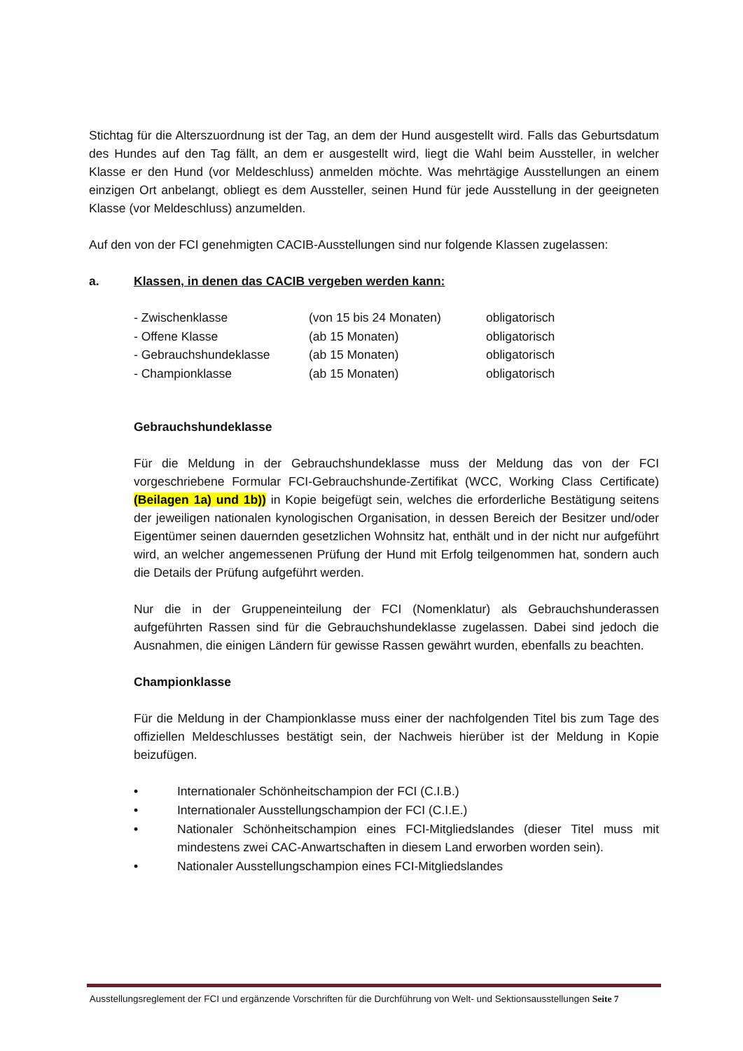Stichtag für die Alterszuordnung ist der Tag, an dem der Hund ausgestellt wird. Falls das Geburtsdatum des Hundes auf den Tag fällt, an dem er ausgestellt wird, liegt die Wahl beim Aussteller, in welcher Klasse er den Hund (vor Meldeschluss) anmelden möchte. Was mehrtägige Ausstellungen an einem einzigen Ort anbelangt, obliegt es dem Aussteller, seinen Hund für jede Ausstellung in der geeigneten Klasse (vor Meldeschluss) anzumelden.
Auf den von der FCI genehmigten CACIB-Ausstellungen sind nur folgende Klassen zugelassen:
a. Klassen, in denen das CACIB vergeben werden kann:
| - Zwischenklasse | (von 15 bis 24 Monaten) | obligatorisch |
| - Offene Klasse | (ab 15 Monaten) | obligatorisch |
| - Gebrauchshundeklasse | (ab 15 Monaten) | obligatorisch |
| - Championklasse | (ab 15 Monaten) | obligatorisch |
Gebrauchshundeklasse
Für die Meldung in der Gebrauchshundeklasse muss der Meldung das von der FCI vorgeschriebene Formular FCI-Gebrauchshunde-Zertifikat (WCC, Working Class Certificate) (Beilagen 1a) und 1b)) in Kopie beigefügt sein, welches die erforderliche Bestätigung seitens der jeweiligen nationalen kynologischen Organisation, in dessen Bereich der Besitzer und/oder Eigentümer seinen dauernden gesetzlichen Wohnsitz hat, enthält und in der nicht nur aufgeführt wird, an welcher angemessenen Prüfung der Hund mit Erfolg teilgenommen hat, sondern auch die Details der Prüfung aufgeführt werden.
Nur die in der Gruppeneinteilung der FCI (Nomenklatur) als Gebrauchshunderassen aufgeführten Rassen sind für die Gebrauchshundeklasse zugelassen. Dabei sind jedoch die Ausnahmen, die einigen Ländern für gewisse Rassen gewährt wurden, ebenfalls zu beachten.
Championklasse
Für die Meldung in der Championklasse muss einer der nachfolgenden Titel bis zum Tage des offiziellen Meldeschlusses bestätigt sein, der Nachweis hierüber ist der Meldung in Kopie beizufügen.
• Internationaler Schönheitschampion der FCI (C.I.B.)
• Internationaler Ausstellungschampion der FCI (C.I.E.)
• Nationaler Schönheitschampion eines FCI-Mitgliedslandes (dieser Titel muss mit mindestens zwei CAC-Anwartschaften in diesem Land erworben worden sein).
• Nationaler Ausstellungschampion eines FCI-Mitgliedslandes
Ausstellungsreglement der FCI und ergänzende Vorschriften für die Durchführung von Welt- und Sektionsausstellungen Seite 7